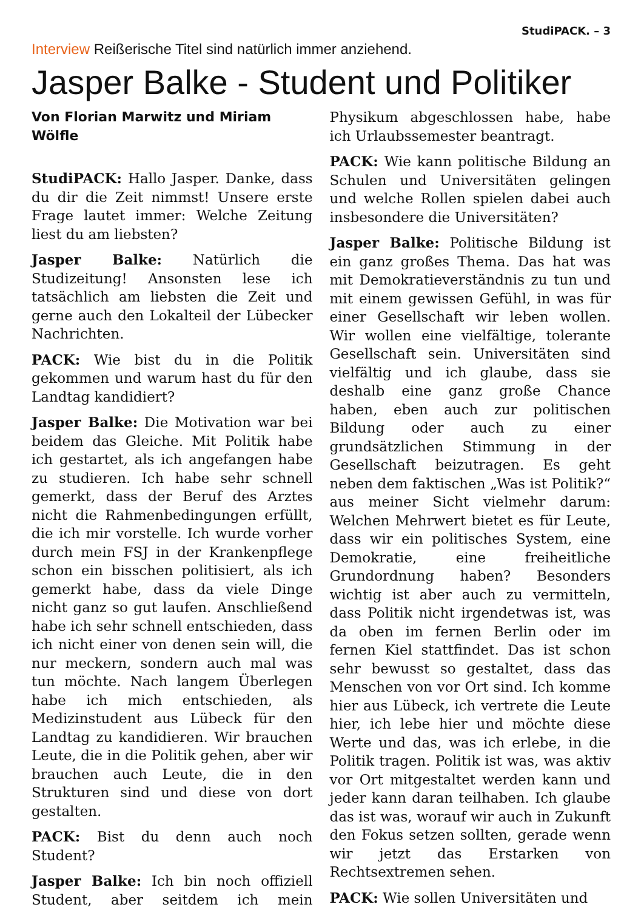StudiPACK. – 3
Interview Reißerische Titel sind natürlich immer anziehend.
Jasper Balke - Student und Politiker
Von Florian Marwitz und Miriam Wölfle
StudiPACK: Hallo Jasper. Danke, dass du dir die Zeit nimmst! Unsere erste Frage lautet immer: Welche Zeitung liest du am liebsten?
Jasper Balke: Natürlich die Studizeitung! Ansonsten lese ich tatsächlich am liebsten die Zeit und gerne auch den Lokalteil der Lübecker Nachrichten.
PACK: Wie bist du in die Politik gekommen und warum hast du für den Landtag kandidiert?
Jasper Balke: Die Motivation war bei beidem das Gleiche. Mit Politik habe ich gestartet, als ich angefangen habe zu studieren. Ich habe sehr schnell gemerkt, dass der Beruf des Arztes nicht die Rahmenbedingungen erfüllt, die ich mir vorstelle. Ich wurde vorher durch mein FSJ in der Krankenpflege schon ein bisschen politisiert, als ich gemerkt habe, dass da viele Dinge nicht ganz so gut laufen. Anschließend habe ich sehr schnell entschieden, dass ich nicht einer von denen sein will, die nur meckern, sondern auch mal was tun möchte. Nach langem Überlegen habe ich mich entschieden, als Medizinstudent aus Lübeck für den Landtag zu kandidieren. Wir brauchen Leute, die in die Politik gehen, aber wir brauchen auch Leute, die in den Strukturen sind und diese von dort gestalten.
PACK: Bist du denn auch noch Student?
Jasper Balke: Ich bin noch offiziell Student, aber seitdem ich mein Physikum abgeschlossen habe, habe ich Urlaubssemester beantragt.
PACK: Wie kann politische Bildung an Schulen und Universitäten gelingen und welche Rollen spielen dabei auch insbesondere die Universitäten?
Jasper Balke: Politische Bildung ist ein ganz großes Thema. Das hat was mit Demokratieverständnis zu tun und mit einem gewissen Gefühl, in was für einer Gesellschaft wir leben wollen. Wir wollen eine vielfältige, tolerante Gesellschaft sein. Universitäten sind vielfältig und ich glaube, dass sie deshalb eine ganz große Chance haben, eben auch zur politischen Bildung oder auch zu einer grundsätzlichen Stimmung in der Gesellschaft beizutragen. Es geht neben dem faktischen „Was ist Politik?“ aus meiner Sicht vielmehr darum: Welchen Mehrwert bietet es für Leute, dass wir ein politisches System, eine Demokratie, eine freiheitliche Grundordnung haben? Besonders wichtig ist aber auch zu vermitteln, dass Politik nicht irgendetwas ist, was da oben im fernen Berlin oder im fernen Kiel stattfindet. Das ist schon sehr bewusst so gestaltet, dass das Menschen von vor Ort sind. Ich komme hier aus Lübeck, ich vertrete die Leute hier, ich lebe hier und möchte diese Werte und das, was ich erlebe, in die Politik tragen. Politik ist was, was aktiv vor Ort mitgestaltet werden kann und jeder kann daran teilhaben. Ich glaube das ist was, worauf wir auch in Zukunft den Fokus setzen sollten, gerade wenn wir jetzt das Erstarken von Rechtsextremen sehen.
PACK: Wie sollen Universitäten und